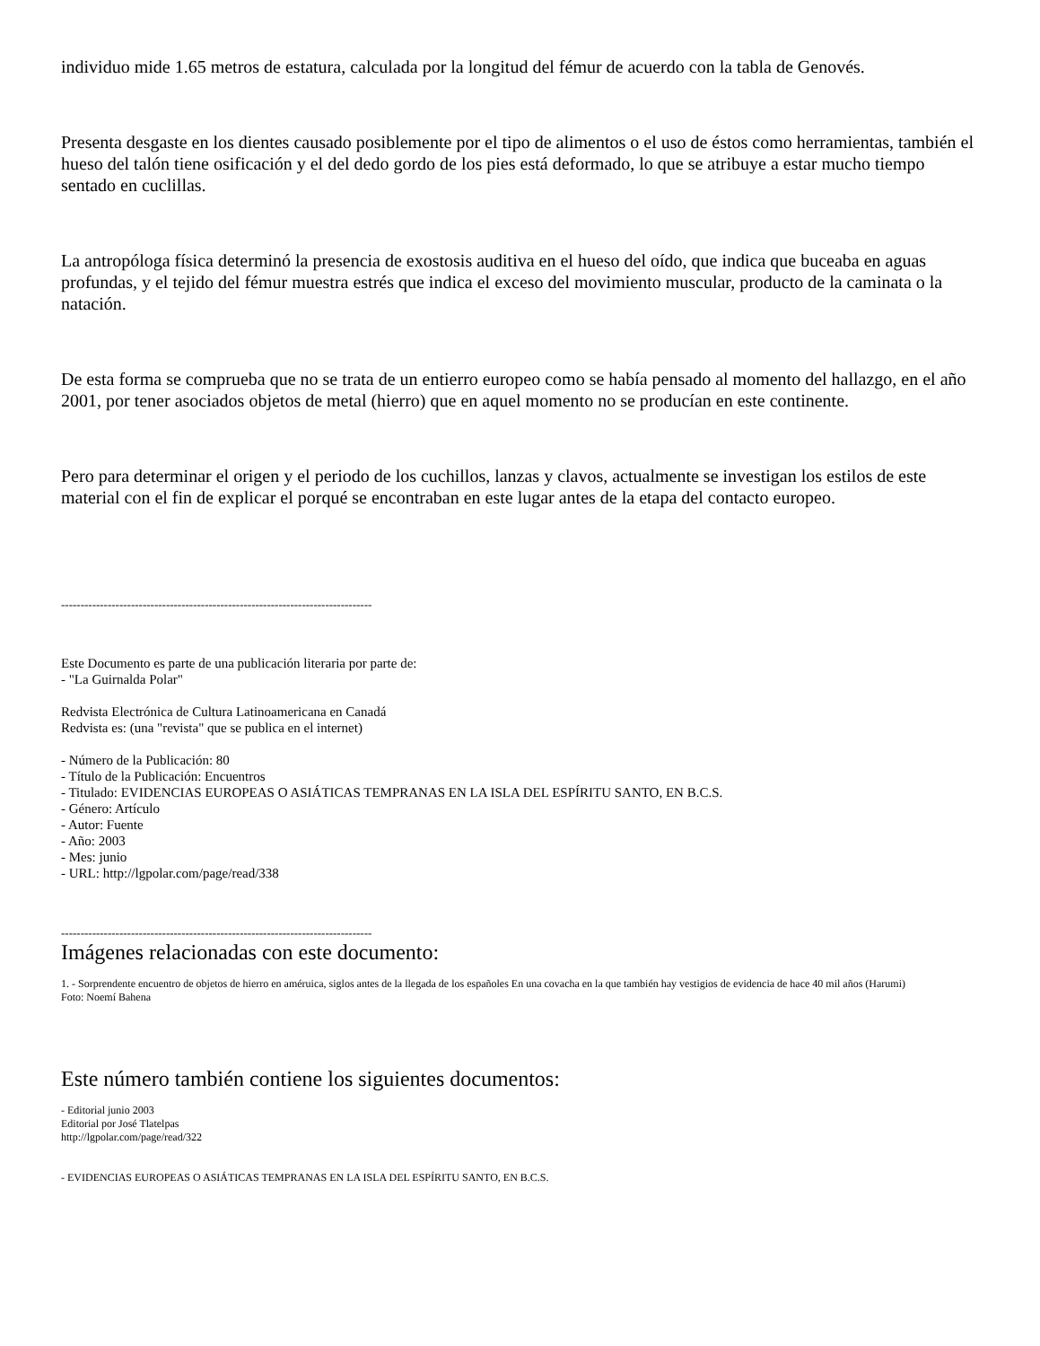individuo mide 1.65 metros de estatura, calculada por la longitud del fémur de acuerdo con la tabla de Genovés.
Presenta desgaste en los dientes causado posiblemente por el tipo de alimentos o el uso de éstos como herramientas, también el hueso del talón tiene osificación y el del dedo gordo de los pies está deformado, lo que se atribuye a estar mucho tiempo sentado en cuclillas.
La antropóloga física determinó la presencia de exostosis auditiva en el hueso del oído, que indica que buceaba en aguas profundas, y el tejido del fémur muestra estrés que indica el exceso del movimiento muscular, producto de la caminata o la natación.
De esta forma se comprueba que no se trata de un entierro europeo como se había pensado al momento del hallazgo, en el año 2001, por tener asociados objetos de metal (hierro) que en aquel momento no se producían en este continente.
Pero para determinar el origen y el periodo de los cuchillos, lanzas y clavos, actualmente se investigan los estilos de este material con el fin de explicar el porqué se encontraban en este lugar antes de la etapa del contacto europeo.
--------------------------------------------------------------------------------
Este Documento es parte de una publicación literaria por parte de:
- "La Guirnalda Polar"
Redvista Electrónica de Cultura Latinoamericana en Canadá
Redvista es: (una "revista" que se publica en el internet)
- Número de la Publicación: 80
- Título de la Publicación: Encuentros
- Titulado: EVIDENCIAS EUROPEAS O ASIÁTICAS TEMPRANAS EN LA ISLA DEL ESPÍRITU SANTO, EN B.C.S.
- Género: Artículo
- Autor: Fuente
- Año: 2003
- Mes: junio
- URL: http://lgpolar.com/page/read/338
--------------------------------------------------------------------------------
Imágenes relacionadas con este documento:
1. - Sorprendente encuentro de objetos de hierro en améruica, siglos antes de la llegada de los españoles En una covacha en la que también hay vestigios de evidencia de hace 40 mil años (Harumi)
Foto: Noemí Bahena
Este número también contiene los siguientes documentos:
- Editorial junio 2003
Editorial por José Tlatelpas
http://lgpolar.com/page/read/322
- EVIDENCIAS EUROPEAS O ASIÁTICAS TEMPRANAS EN LA ISLA DEL ESPÍRITU SANTO, EN B.C.S.